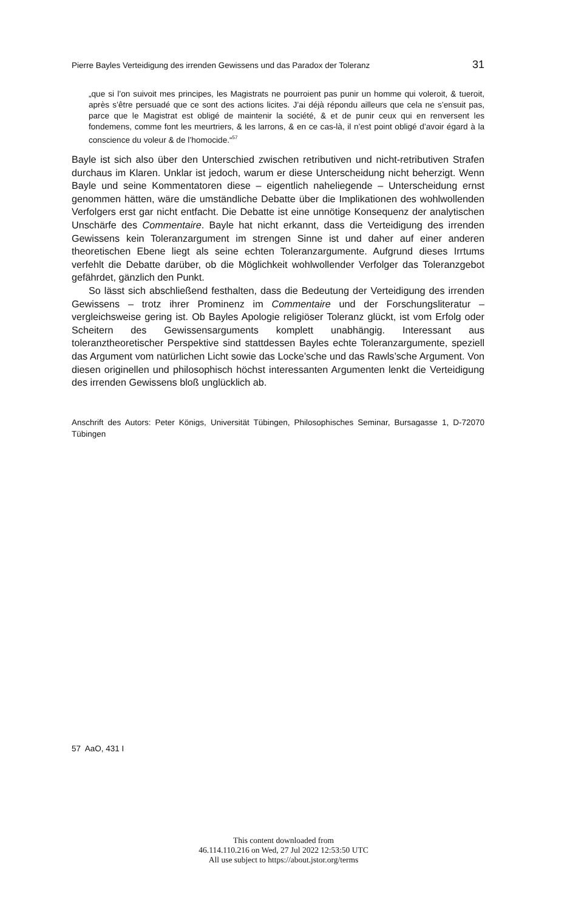Pierre Bayles Verteidigung des irrenden Gewissens und das Paradox der Toleranz 31
„que si l’on suivoit mes principes, les Magistrats ne pourroient pas punir un homme qui voleroit, & tueroit, après s’être persuadé que ce sont des actions licites. J’ai déjà répondu ailleurs que cela ne s’ensuit pas, parce que le Magistrat est obligé de maintenir la société, & et de punir ceux qui en renversent les fondemens, comme font les meurtriers, & les larrons, & en ce cas-là, il n’est point obligé d’avoir égard à la conscience du voleur & de l’homocide.“<sup>57</sup>
Bayle ist sich also über den Unterschied zwischen retributiven und nicht-retributiven Strafen durchaus im Klaren. Unklar ist jedoch, warum er diese Unterscheidung nicht beherzigt. Wenn Bayle und seine Kommentatoren diese – eigentlich naheliegende – Unterscheidung ernst genommen hätten, wäre die umständliche Debatte über die Implikationen des wohlwollenden Verfolgers erst gar nicht entfacht. Die Debatte ist eine unnötige Konsequenz der analytischen Unschärfe des Commentaire. Bayle hat nicht erkannt, dass die Verteidigung des irrenden Gewissens kein Toleranzargument im strengen Sinne ist und daher auf einer anderen theoretischen Ebene liegt als seine echten Toleranzargumente. Aufgrund dieses Irrtums verfehlt die Debatte darüber, ob die Möglichkeit wohlwollender Verfolger das Toleranzgebot gefährdet, gänzlich den Punkt.
So lässt sich abschließend festhalten, dass die Bedeutung der Verteidigung des irrenden Gewissens – trotz ihrer Prominenz im Commentaire und der Forschungsliteratur – vergleichsweise gering ist. Ob Bayles Apologie religiöser Toleranz glückt, ist vom Erfolg oder Scheitern des Gewissensarguments komplett unabhängig. Interessant aus toleranztheoretischer Perspektive sind stattdessen Bayles echte Toleranzargumente, speziell das Argument vom natürlichen Licht sowie das Locke’sche und das Rawls’sche Argument. Von diesen originellen und philosophisch höchst interessanten Argumenten lenkt die Verteidigung des irrenden Gewissens bloß unglücklich ab.
Anschrift des Autors: Peter Königs, Universität Tübingen, Philosophisches Seminar, Bursagasse 1, D-72070 Tübingen
57 AaO, 431 I
This content downloaded from
46.114.110.216 on Wed, 27 Jul 2022 12:53:50 UTC
All use subject to https://about.jstor.org/terms